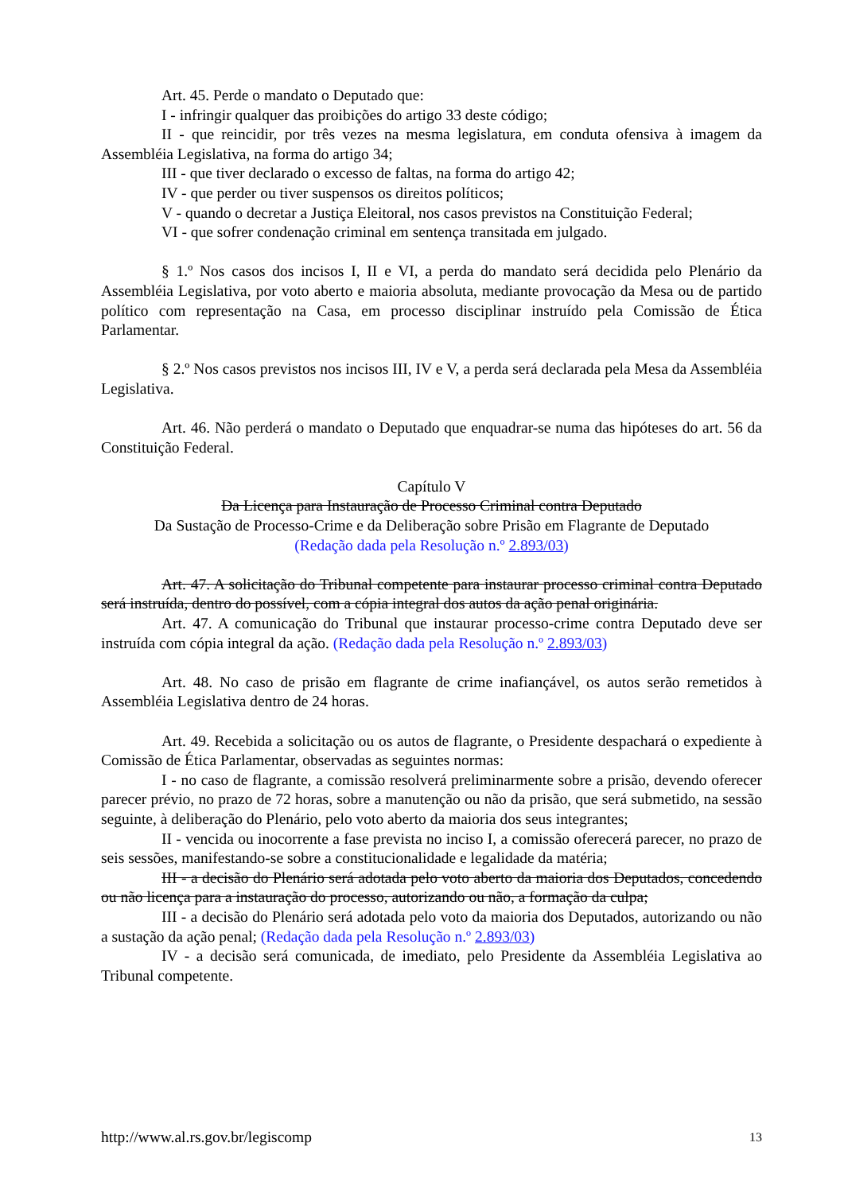Art. 45. Perde o mandato o Deputado que:
I - infringir qualquer das proibições do artigo 33 deste código;
II - que reincidir, por três vezes na mesma legislatura, em conduta ofensiva à imagem da Assembléia Legislativa, na forma do artigo 34;
III - que tiver declarado o excesso de faltas, na forma do artigo 42;
IV - que perder ou tiver suspensos os direitos políticos;
V - quando o decretar a Justiça Eleitoral, nos casos previstos na Constituição Federal;
VI - que sofrer condenação criminal em sentença transitada em julgado.
§ 1.º Nos casos dos incisos I, II e VI, a perda do mandato será decidida pelo Plenário da Assembléia Legislativa, por voto aberto e maioria absoluta, mediante provocação da Mesa ou de partido político com representação na Casa, em processo disciplinar instruído pela Comissão de Ética Parlamentar.
§ 2.º Nos casos previstos nos incisos III, IV e V, a perda será declarada pela Mesa da Assembléia Legislativa.
Art. 46. Não perderá o mandato o Deputado que enquadrar-se numa das hipóteses do art. 56 da Constituição Federal.
Capítulo V
Da Licença para Instauração de Processo Criminal contra Deputado
Da Sustação de Processo-Crime e da Deliberação sobre Prisão em Flagrante de Deputado
(Redação dada pela Resolução n.º 2.893/03)
Art. 47. A solicitação do Tribunal competente para instaurar processo criminal contra Deputado será instruída, dentro do possível, com a cópia integral dos autos da ação penal originária.
Art. 47. A comunicação do Tribunal que instaurar processo-crime contra Deputado deve ser instruída com cópia integral da ação. (Redação dada pela Resolução n.º 2.893/03)
Art. 48. No caso de prisão em flagrante de crime inafiançável, os autos serão remetidos à Assembléia Legislativa dentro de 24 horas.
Art. 49. Recebida a solicitação ou os autos de flagrante, o Presidente despachará o expediente à Comissão de Ética Parlamentar, observadas as seguintes normas:
I - no caso de flagrante, a comissão resolverá preliminarmente sobre a prisão, devendo oferecer parecer prévio, no prazo de 72 horas, sobre a manutenção ou não da prisão, que será submetido, na sessão seguinte, à deliberação do Plenário, pelo voto aberto da maioria dos seus integrantes;
II - vencida ou inocorrente a fase prevista no inciso I, a comissão oferecerá parecer, no prazo de seis sessões, manifestando-se sobre a constitucionalidade e legalidade da matéria;
III - a decisão do Plenário será adotada pelo voto aberto da maioria dos Deputados, concedendo ou não licença para a instauração do processo, autorizando ou não, a formação da culpa;
III - a decisão do Plenário será adotada pelo voto da maioria dos Deputados, autorizando ou não a sustação da ação penal; (Redação dada pela Resolução n.º 2.893/03)
IV - a decisão será comunicada, de imediato, pelo Presidente da Assembléia Legislativa ao Tribunal competente.
http://www.al.rs.gov.br/legiscomp 13